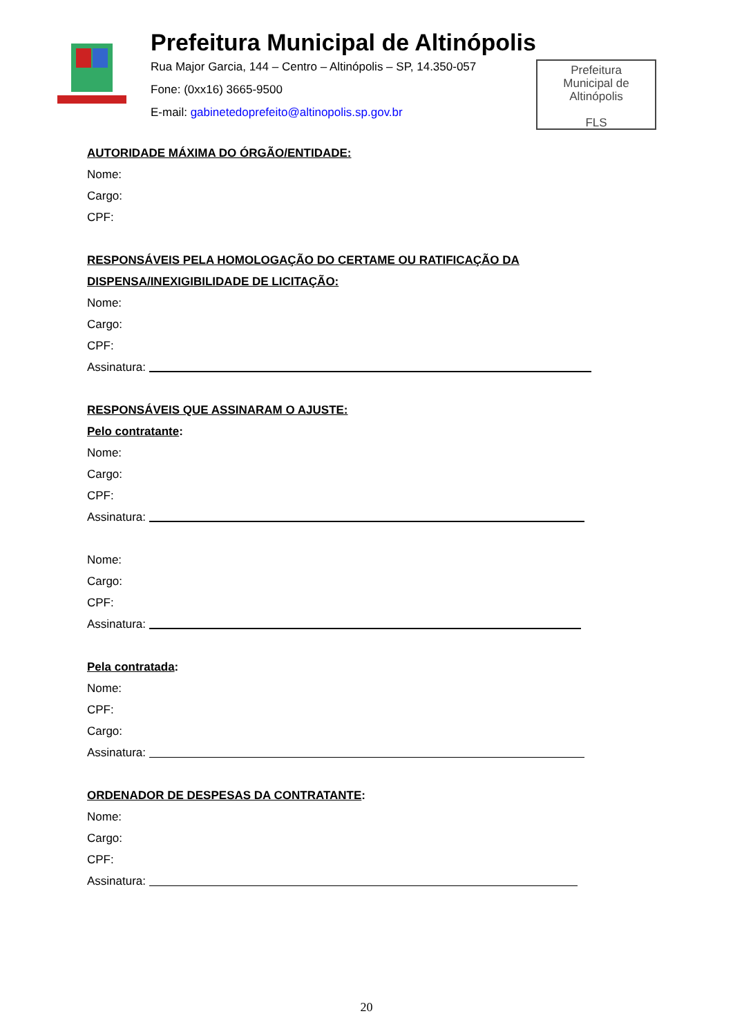Prefeitura Municipal de Altinópolis
Rua Major Garcia, 144 – Centro – Altinópolis – SP, 14.350-057
Fone: (0xx16) 3665-9500
E-mail: gabinetedoprefeito@altinopolis.sp.gov.br
Prefeitura
Municipal de
Altinópolis
FLS
AUTORIDADE MÁXIMA DO ÓRGÃO/ENTIDADE:
Nome:
Cargo:
CPF:
RESPONSÁVEIS PELA HOMOLOGAÇÃO DO CERTAME OU RATIFICAÇÃO DA
DISPENSA/INEXIGIBILIDADE DE LICITAÇÃO:
Nome:
Cargo:
CPF:
Assinatura:
RESPONSÁVEIS QUE ASSINARAM O AJUSTE:
Pelo contratante:
Nome:
Cargo:
CPF:
Assinatura:
Nome:
Cargo:
CPF:
Assinatura:
Pela contratada:
Nome:
CPF:
Cargo:
Assinatura:
ORDENADOR DE DESPESAS DA CONTRATANTE:
Nome:
Cargo:
CPF:
Assinatura:
20